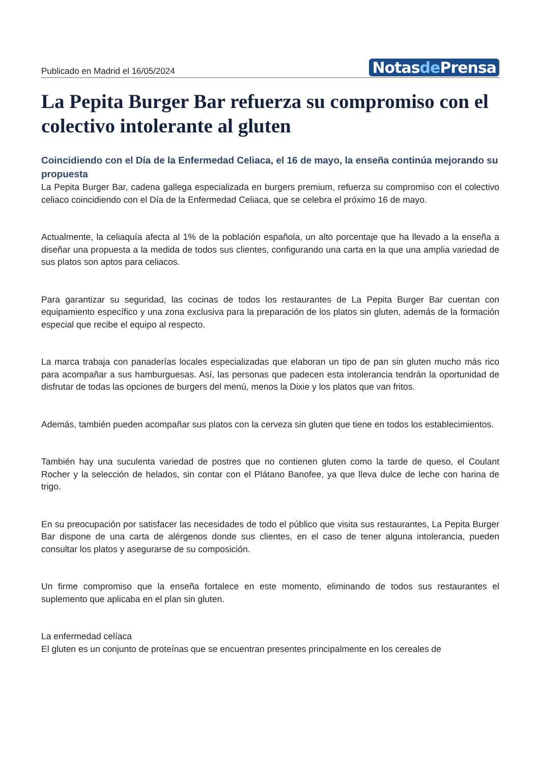Publicado en Madrid el 16/05/2024
Notasde Prensa
La Pepita Burger Bar refuerza su compromiso con el colectivo intolerante al gluten
Coincidiendo con el Día de la Enfermedad Celiaca, el 16 de mayo, la enseña continúa mejorando su propuesta
La Pepita Burger Bar, cadena gallega especializada en burgers premium, refuerza su compromiso con el colectivo celiaco coincidiendo con el Día de la Enfermedad Celiaca, que se celebra el próximo 16 de mayo.
Actualmente, la celiaquía afecta al 1% de la población española, un alto porcentaje que ha llevado a la enseña a diseñar una propuesta a la medida de todos sus clientes, configurando una carta en la que una amplia variedad de sus platos son aptos para celiacos.
Para garantizar su seguridad, las cocinas de todos los restaurantes de La Pepita Burger Bar cuentan con equipamiento específico y una zona exclusiva para la preparación de los platos sin gluten, además de la formación especial que recibe el equipo al respecto.
La marca trabaja con panaderías locales especializadas que elaboran un tipo de pan sin gluten mucho más rico para acompañar a sus hamburguesas. Así, las personas que padecen esta intolerancia tendrán la oportunidad de disfrutar de todas las opciones de burgers del menú, menos la Dixie y los platos que van fritos.
Además, también pueden acompañar sus platos con la cerveza sin gluten que tiene en todos los establecimientos.
También hay una suculenta variedad de postres que no contienen gluten como la tarde de queso, el Coulant Rocher y la selección de helados, sin contar con el Plátano Banofee, ya que lleva dulce de leche con harina de trigo.
En su preocupación por satisfacer las necesidades de todo el público que visita sus restaurantes, La Pepita Burger Bar dispone de una carta de alérgenos donde sus clientes, en el caso de tener alguna intolerancia, pueden consultar los platos y asegurarse de su composición.
Un firme compromiso que la enseña fortalece en este momento, eliminando de todos sus restaurantes el suplemento que aplicaba en el plan sin gluten.
La enfermedad celíaca
El gluten es un conjunto de proteínas que se encuentran presentes principalmente en los cereales de